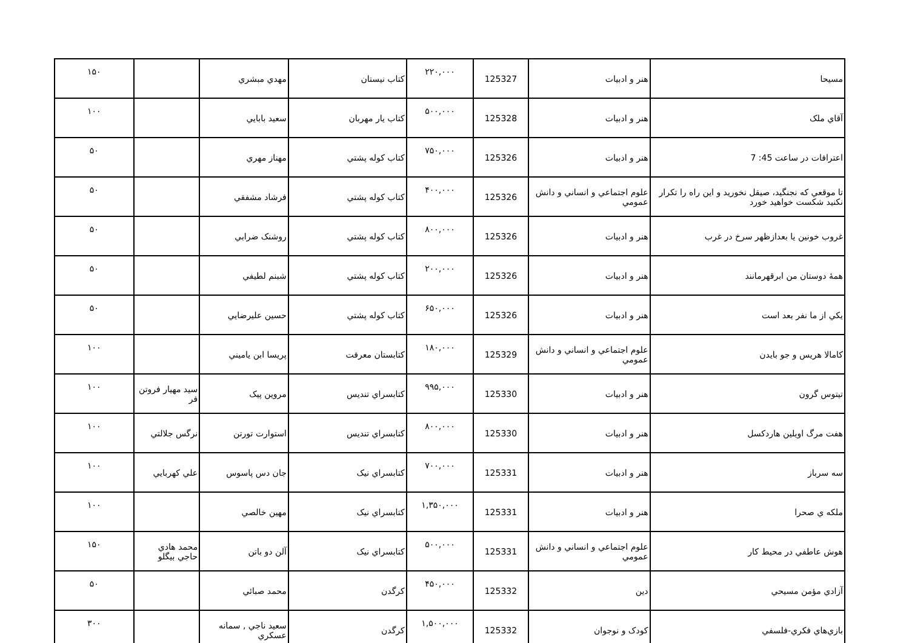| مسيحا | هنر و ادبيات | 125327 | ۲۲۰,۰۰۰ | كتاب نيستان | مهدي مبشري | | ۱۵۰ |
| آقاي ملک | هنر و ادبيات | 125328 | ۵۰۰,۰۰۰ | كتاب يار مهربان | سعيد بابايي | | ۱۰۰ |
| اعترافات در ساعت 45: 7 | هنر و ادبيات | 125326 | ۷۵۰,۰۰۰ | كتاب كوله پشتي | مهناز مهري | | ۵۰ |
| تا موقعي كه نجنگيد، صيقل نخوريد و اين راه را تكرار نكنيد شكست خواهيد خورد | علوم اجتماعي و انساني و دانش عمومي | 125326 | ۴۰۰,۰۰۰ | كتاب كوله پشتي | فرشاد مشفقي | | ۵۰ |
| غروب خونين يا بعدازظهر سرخ در غرب | هنر و ادبيات | 125326 | ۸۰۰,۰۰۰ | كتاب كوله پشتي | روشنک ضرابي | | ۵۰ |
| همۀ دوستان من ابرقهرمانند | هنر و ادبيات | 125326 | ۲۰۰,۰۰۰ | كتاب كوله پشتي | شبنم لطيفي | | ۵۰ |
| يكي از ما نفر بعد است | هنر و ادبيات | 125326 | ۶۵۰,۰۰۰ | كتاب كوله پشتي | حسين عليرضايي | | ۵۰ |
| كامالا هريس و جو بايدن | علوم اجتماعي و انساني و دانش عمومي | 125329 | ۱۸۰,۰۰۰ | كتابستان معرفت | پريسا ابن ياميني | | ۱۰۰ |
| تيتوس گرون | هنر و ادبيات | 125330 | ۹۹۵,۰۰۰ | كتابسراي تنديس | مروين پيک | سيد مهيار فروتن فر | ۱۰۰ |
| هفت مرگ اويلين هاردكسل | هنر و ادبيات | 125330 | ۸۰۰,۰۰۰ | كتابسراي تنديس | استوارت تورتن | نرگس جلالتي | ۱۰۰ |
| سه سرباز | هنر و ادبيات | 125331 | ۷۰۰,۰۰۰ | كتابسراي نيک | جان دس پاسوس | علي كهربايي | ۱۰۰ |
| ملكه ي صحرا | هنر و ادبيات | 125331 | ۱,۳۵۰,۰۰۰ | كتابسراي نيک | مهين خالصي | | ۱۰۰ |
| هوش عاطفي در محيط كار | علوم اجتماعي و انساني و دانش عمومي | 125331 | ۵۰۰,۰۰۰ | كتابسراي نيک | آلن دو باتن | محمد هادي حاجي بيگلو | ۱۵۰ |
| آزادي مؤمن مسيحي | دين | 125332 | ۴۵۰,۰۰۰ | كرگدن | محمد صبائي | | ۵۰ |
| بازي‌هاي فكري-فلسفي | كودک و نوجوان | 125332 | ۱,۵۰۰,۰۰۰ | كرگدن | سعيد ناجي , سمانه عسكري | | ۳۰۰ |